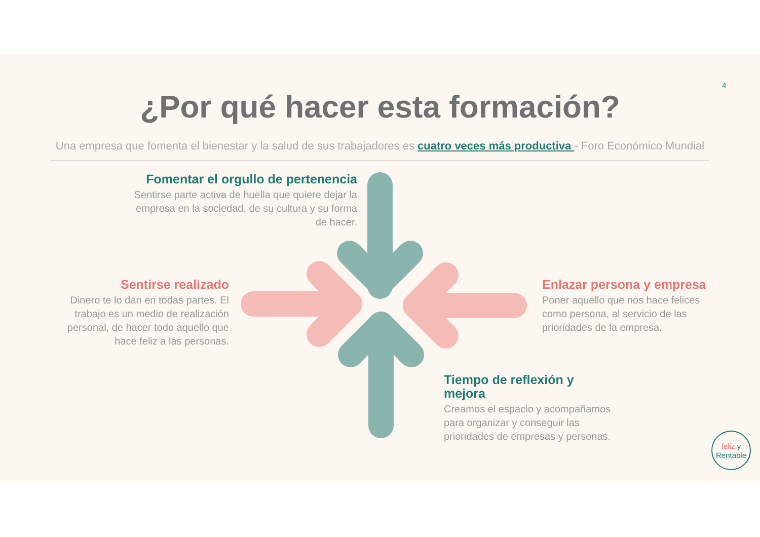4
¿Por qué hacer esta formación?
Una empresa que fomenta el bienestar y la salud de sus trabajadores es cuatro veces más productiva - Foro Económico Mundial
Fomentar el orgullo de pertenencia
Sentirse parte activa de huella que quiere dejar la empresa en la sociedad, de su cultura y su forma de hacer.
Sentirse realizado
Dinero te lo dan en todas partes. El trabajo es un medio de realización personal, de hacer todo aquello que hace feliz a las personas.
Enlazar persona y empresa
Poner aquello que nos hace felices como persona, al servicio de las prioridades de la empresa.
Tiempo de reflexión y mejora
Creamos el espacio y acompañamos para organizar y conseguir las prioridades de empresas y personas.
feliz y
Rentable